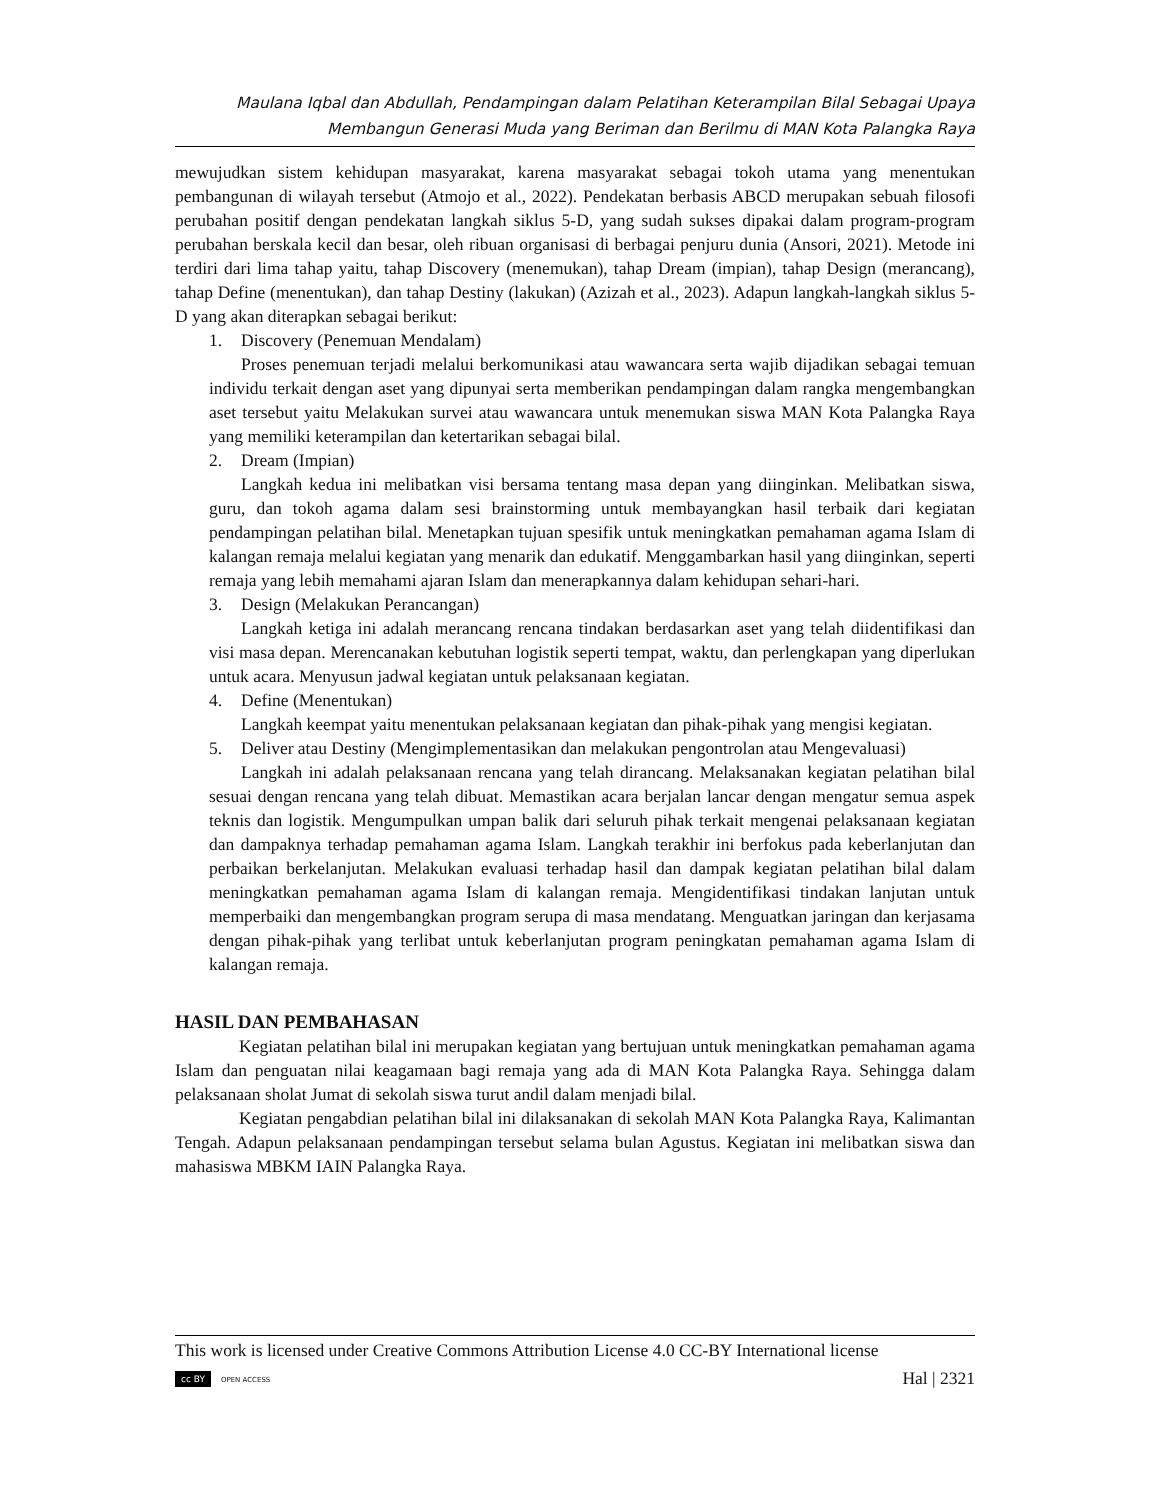Maulana Iqbal dan Abdullah, Pendampingan dalam Pelatihan Keterampilan Bilal Sebagai Upaya
Membangun Generasi Muda yang Beriman dan Berilmu di MAN Kota Palangka Raya
mewujudkan sistem kehidupan masyarakat, karena masyarakat sebagai tokoh utama yang menentukan pembangunan di wilayah tersebut (Atmojo et al., 2022). Pendekatan berbasis ABCD merupakan sebuah filosofi perubahan positif dengan pendekatan langkah siklus 5-D, yang sudah sukses dipakai dalam program-program perubahan berskala kecil dan besar, oleh ribuan organisasi di berbagai penjuru dunia (Ansori, 2021). Metode ini terdiri dari lima tahap yaitu, tahap Discovery (menemukan), tahap Dream (impian), tahap Design (merancang), tahap Define (menentukan), dan tahap Destiny (lakukan) (Azizah et al., 2023). Adapun langkah-langkah siklus 5-D yang akan diterapkan sebagai berikut:
1. Discovery (Penemuan Mendalam)
Proses penemuan terjadi melalui berkomunikasi atau wawancara serta wajib dijadikan sebagai temuan individu terkait dengan aset yang dipunyai serta memberikan pendampingan dalam rangka mengembangkan aset tersebut yaitu Melakukan survei atau wawancara untuk menemukan siswa MAN Kota Palangka Raya yang memiliki keterampilan dan ketertarikan sebagai bilal.
2. Dream (Impian)
Langkah kedua ini melibatkan visi bersama tentang masa depan yang diinginkan. Melibatkan siswa, guru, dan tokoh agama dalam sesi brainstorming untuk membayangkan hasil terbaik dari kegiatan pendampingan pelatihan bilal. Menetapkan tujuan spesifik untuk meningkatkan pemahaman agama Islam di kalangan remaja melalui kegiatan yang menarik dan edukatif. Menggambarkan hasil yang diinginkan, seperti remaja yang lebih memahami ajaran Islam dan menerapkannya dalam kehidupan sehari-hari.
3. Design (Melakukan Perancangan)
Langkah ketiga ini adalah merancang rencana tindakan berdasarkan aset yang telah diidentifikasi dan visi masa depan. Merencanakan kebutuhan logistik seperti tempat, waktu, dan perlengkapan yang diperlukan untuk acara. Menyusun jadwal kegiatan untuk pelaksanaan kegiatan.
4. Define (Menentukan)
Langkah keempat yaitu menentukan pelaksanaan kegiatan dan pihak-pihak yang mengisi kegiatan.
5. Deliver atau Destiny (Mengimplementasikan dan melakukan pengontrolan atau Mengevaluasi)
Langkah ini adalah pelaksanaan rencana yang telah dirancang. Melaksanakan kegiatan pelatihan bilal sesuai dengan rencana yang telah dibuat. Memastikan acara berjalan lancar dengan mengatur semua aspek teknis dan logistik. Mengumpulkan umpan balik dari seluruh pihak terkait mengenai pelaksanaan kegiatan dan dampaknya terhadap pemahaman agama Islam. Langkah terakhir ini berfokus pada keberlanjutan dan perbaikan berkelanjutan. Melakukan evaluasi terhadap hasil dan dampak kegiatan pelatihan bilal dalam meningkatkan pemahaman agama Islam di kalangan remaja. Mengidentifikasi tindakan lanjutan untuk memperbaiki dan mengembangkan program serupa di masa mendatang. Menguatkan jaringan dan kerjasama dengan pihak-pihak yang terlibat untuk keberlanjutan program peningkatan pemahaman agama Islam di kalangan remaja.
HASIL DAN PEMBAHASAN
Kegiatan pelatihan bilal ini merupakan kegiatan yang bertujuan untuk meningkatkan pemahaman agama Islam dan penguatan nilai keagamaan bagi remaja yang ada di MAN Kota Palangka Raya. Sehingga dalam pelaksanaan sholat Jumat di sekolah siswa turut andil dalam menjadi bilal.
Kegiatan pengabdian pelatihan bilal ini dilaksanakan di sekolah MAN Kota Palangka Raya, Kalimantan Tengah. Adapun pelaksanaan pendampingan tersebut selama bulan Agustus. Kegiatan ini melibatkan siswa dan mahasiswa MBKM IAIN Palangka Raya.
This work is licensed under Creative Commons Attribution License 4.0 CC-BY International license
cc BY OPEN ACCESS
Hal | 2321